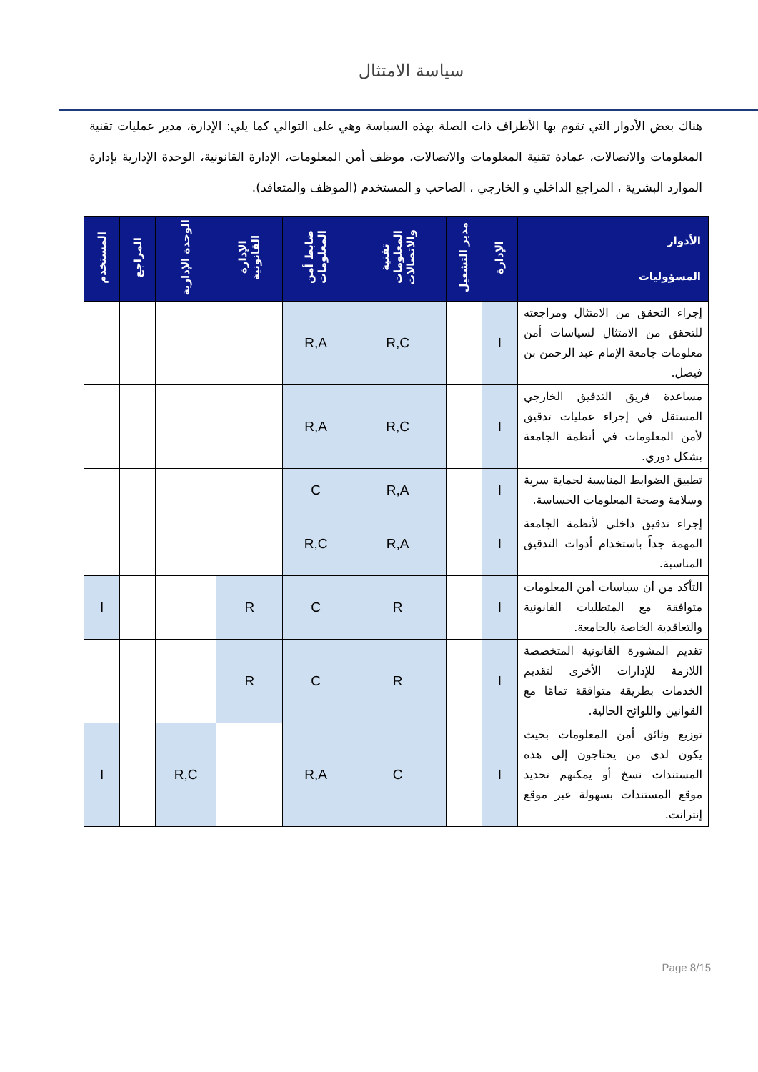سياسة الامتثال
هناك بعض الأدوار التي تقوم بها الأطراف ذات الصلة بهذه السياسة وهي على التوالي كما يلي: الإدارة، مدير عمليات تقنية المعلومات والاتصالات، عمادة تقنية المعلومات والاتصالات، موظف أمن المعلومات، الإدارة القانونية، الوحدة الإدارية بإدارة الموارد البشرية ، المراجع الداخلي و الخارجي ، الصاحب و المستخدم (الموظف والمتعاقد).
| الأدوار المسؤوليات | الإدارة | مدير التشغيل | تقنية المعلومات والاتصالات | ضابط أمن المعلومات | الإدارة القانونية | الوحدة الإدارية | المراجع | المستخدم |
| --- | --- | --- | --- | --- | --- | --- | --- | --- |
| إجراء التحقق من الامتثال ومراجعته للتحقق من الامتثال لسياسات أمن معلومات جامعة الإمام عبد الرحمن بن فيصل. | I | | R,C | R,A | | | | |
| مساعدة فريق التدقيق الخارجي المستقل في إجراء عمليات تدقيق لأمن المعلومات في أنظمة الجامعة بشكل دوري. | I | | R,C | R,A | | | | |
| تطبيق الضوابط المناسبة لحماية سرية وسلامة وصحة المعلومات الحساسة. | I | | R,A | C | | | | |
| إجراء تدقيق داخلي لأنظمة الجامعة المهمة جداً باستخدام أدوات التدقيق المناسبة. | I | | R,A | R,C | | | | |
| التأكد من أن سياسات أمن المعلومات متوافقة مع المتطلبات القانونية والتعاقدية الخاصة بالجامعة. | I | | R | C | R | | | I |
| تقديم المشورة القانونية المتخصصة اللازمة للإدارات الأخرى لتقديم الخدمات بطريقة متوافقة تمامًا مع القوانين واللوائح الحالية. | I | | R | C | R | | | |
| توزيع وثائق أمن المعلومات بحيث يكون لدى من يحتاجون إلى هذه المستندات نسخ أو يمكنهم تحديد موقع المستندات بسهولة عبر موقع إنترانت. | I | | C | R,A | | R,C | | I |
Page 8/15